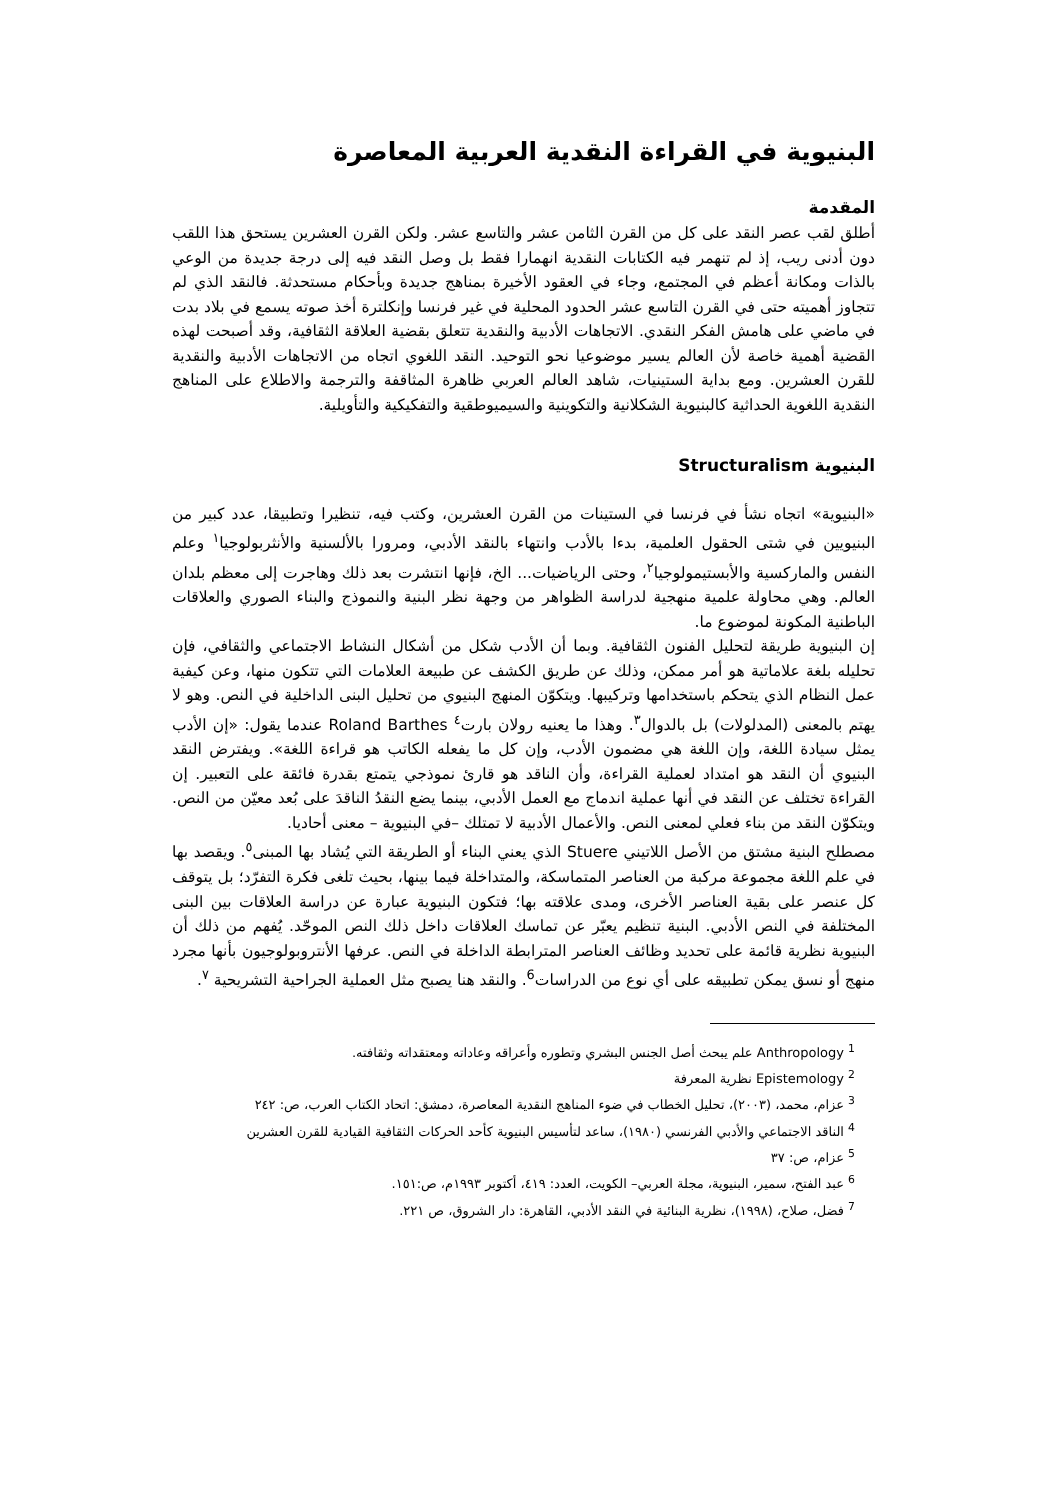البنيوية في القراءة النقدية العربية المعاصرة
المقدمة
أطلق لقب عصر النقد على كل من القرن الثامن عشر والتاسع عشر. ولكن القرن العشرين يستحق هذا اللقب دون أدنى ريب، إذ لم تنهمر فيه الكتابات النقدية انهمارا فقط بل وصل النقد فيه إلى درجة جديدة من الوعي بالذات ومكانة أعظم في المجتمع، وجاء في العقود الأخيرة بمناهج جديدة وبأحكام مستحدثة. فالنقد الذي لم تتجاوز أهميته حتى في القرن التاسع عشر الحدود المحلية في غير فرنسا وإنكلترة أخذ صوته يسمع في بلاد بدت في ماضي على هامش الفكر النقدي. الاتجاهات الأدبية والنقدية تتعلق بقضية العلاقة الثقافية، وقد أصبحت لهذه القضية أهمية خاصة لأن العالم يسير موضوعيا نحو التوحيد. النقد اللغوي اتجاه من الاتجاهات الأدبية والنقدية للقرن العشرين. ومع بداية الستينيات، شاهد العالم العربي ظاهرة المثاقفة والترجمة والاطلاع على المناهج النقدية اللغوية الحداثية كالبنيوية الشكلانية والتكوينية والسيميوطقية والتفكيكية والتأويلية.
البنيوية Structuralism
«البنيوية» اتجاه نشأ في فرنسا في الستينات من القرن العشرين، وكتب فيه، تنظيرا وتطبيقا، عدد كبير من البنيويين في شتى الحقول العلمية، بدءا بالأدب وانتهاء بالنقد الأدبي، ومرورا بالألسنية والأنثربولوجيا<sup>١</sup> وعلم النفس والماركسية والأبستيمولوجيا<sup>٢</sup>، وحتى الرياضيات... الخ، فإنها انتشرت بعد ذلك وهاجرت إلى معظم بلدان العالم. وهي محاولة علمية منهجية لدراسة الظواهر من وجهة نظر البنية والنموذج والبناء الصوري والعلاقات الباطنية المكونة لموضوع ما.
إن البنيوية طريقة لتحليل الفنون الثقافية. وبما أن الأدب شكل من أشكال النشاط الاجتماعي والثقافي، فإن تحليله بلغة علاماتية هو أمر ممكن، وذلك عن طريق الكشف عن طبيعة العلامات التي تتكون منها، وعن كيفية عمل النظام الذي يتحكم باستخدامها وتركيبها. ويتكوّن المنهج البنيوي من تحليل البنى الداخلية في النص. وهو لا يهتم بالمعنى (المدلولات) بل بالدوال<sup>٣</sup>. وهذا ما يعنيه رولان بارت<sup>٤</sup> Roland Barthes عندما يقول: «إن الأدب يمثل سيادة اللغة، وإن اللغة هي مضمون الأدب، وإن كل ما يفعله الكاتب هو قراءة اللغة». ويفترض النقد البنيوي أن النقد هو امتداد لعملية القراءة، وأن الناقد هو قارئ نموذجي يتمتع بقدرة فائقة على التعبير. إن القراءة تختلف عن النقد في أنها عملية اندماج مع العمل الأدبي، بينما يضع النقدُ الناقدَ على بُعد معيّن من النص. ويتكوّن النقد من بناء فعلي لمعنى النص. والأعمال الأدبية لا تمتلك –في البنيوية – معنى أحاديا.
مصطلح البنية مشتق من الأصل اللاتيني Stuere الذي يعني البناء أو الطريقة التي يُشاد بها المبنى<sup>٥</sup>. ويقصد بها في علم اللغة مجموعة مركبة من العناصر المتماسكة، والمتداخلة فيما بينها، بحيث تلغى فكرة التفرّد؛ بل يتوقف كل عنصر على بقية العناصر الأخرى، ومدى علاقته بها؛ فتكون البنيوية عبارة عن دراسة العلاقات بين البنى المختلفة في النص الأدبي. البنية تنظيم يعبّر عن تماسك العلاقات داخل ذلك النص الموحّد. يُفهم من ذلك أن البنيوية نظرية قائمة على تحديد وظائف العناصر المترابطة الداخلة في النص. عرفها الأنتروبولوجيون بأنها مجرد منهج أو نسق يمكن تطبيقه على أي نوع من الدراسات<sup>6</sup>. والنقد هنا يصبح مثل العملية الجراحية التشريحية <sup>٧</sup>.
<sup>1</sup> Anthropology علم يبحث أصل الجنس البشري وتطوره وأعراقه وعاداته ومعتقداته وثقافته.
<sup>2</sup> Epistemology نظرية المعرفة
<sup>3</sup> عزام، محمد، (٢٠٠٣)، تحليل الخطاب في ضوء المناهج النقدية المعاصرة، دمشق: اتحاد الكتاب العرب، ص: ٢٤٢
<sup>4</sup> الناقد الاجتماعي والأدبي الفرنسي (١٩٨٠)، ساعد لتأسيس البنيوية كأحد الحركات الثقافية القيادية للقرن العشرين
<sup>5</sup> عزام، ص: ٣٧
<sup>6</sup> عبد الفتح، سمير، البنيوية، مجلة العربي– الكويت، العدد: ٤١٩، أكتوبر ١٩٩٣م، ص:١٥١.
<sup>7</sup> فضل، صلاح، (١٩٩٨)، نظرية البنائية في النقد الأدبي، القاهرة: دار الشروق، ص ٢٢١.